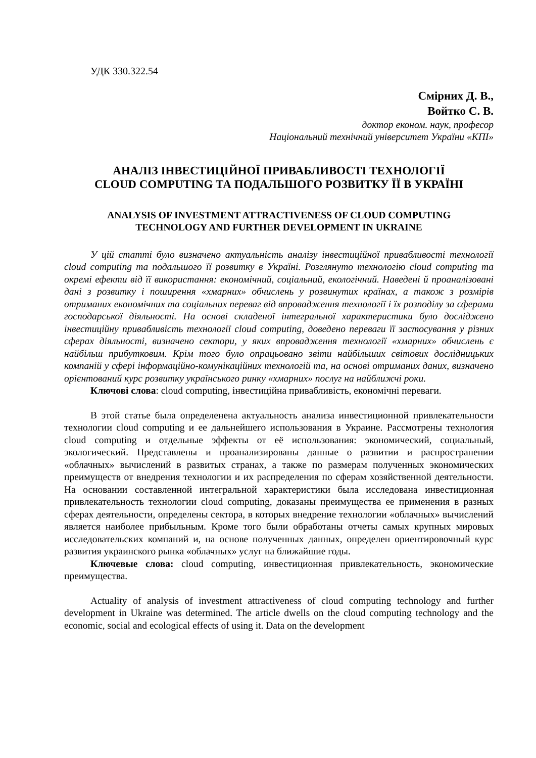УДК 330.322.54
Смірних Д. В.,
Войтко С. В.
доктор економ. наук, професор
Національний технічний університет України «КПІ»
АНАЛІЗ ІНВЕСТИЦІЙНОЇ ПРИВАБЛИВОСТІ ТЕХНОЛОГІЇ
CLOUD COMPUTING ТА ПОДАЛЬШОГО РОЗВИТКУ ЇЇ В УКРАЇНІ
ANALYSIS OF INVESTMENT ATTRACTIVENESS OF CLOUD COMPUTING
TECHNOLOGY AND FURTHER DEVELOPMENT IN UKRAINE
У цій статті було визначено актуальність аналізу інвестиційної привабливості технології cloud computing та подальшого її розвитку в Україні. Розглянуто технологію cloud computing та окремі ефекти від її використання: економічний, соціальний, екологічний. Наведені й проаналізовані дані з розвитку і поширення «хмарних» обчислень у розвинутих країнах, а також з розмірів отриманих економічних та соціальних переваг від впровадження технології і їх розподілу за сферами господарської діяльності. На основі складеної інтегральної характеристики було досліджено інвестиційну привабливість технології cloud computing, доведено переваги її застосування у різних сферах діяльності, визначено сектори, у яких впровадження технології «хмарних» обчислень є найбільш прибутковим. Крім того було опрацьовано звіти найбільших світових дослідницьких компаній у сфері інформаційно-комунікаційних технологій та, на основі отриманих даних, визначено орієнтований курс розвитку українського ринку «хмарних» послуг на найближчі роки.
Ключові слова: cloud computing, інвестиційна привабливість, економічні переваги.
В этой статье была определенена актуальность анализа инвестиционной привлекательности технологии cloud computing и ее дальнейшего использования в Украине. Рассмотрены технология cloud computing и отдельные эффекты от её использования: экономический, социальный, экологический. Представлены и проанализированы данные о развитии и распространении «облачных» вычислений в развитых странах, а также по размерам полученных экономических преимуществ от внедрения технологии и их распределения по сферам хозяйственной деятельности. На основании составленной интегральной характеристики была исследована инвестиционная привлекательность технологии cloud computing, доказаны преимущества ее применения в разных сферах деятельности, определены сектора, в которых внедрение технологии «облачных» вычислений является наиболее прибыльным. Кроме того были обработаны отчеты самых крупных мировых исследовательских компаний и, на основе полученных данных, определен ориентировочный курс развития украинского рынка «облачных» услуг на ближайшие годы.
Ключевые слова: cloud computing, инвестиционная привлекательность, экономические преимущества.
Actuality of analysis of investment attractiveness of cloud computing technology and further development in Ukraine was determined. The article dwells on the cloud computing technology and the economic, social and ecological effects of using it. Data on the development